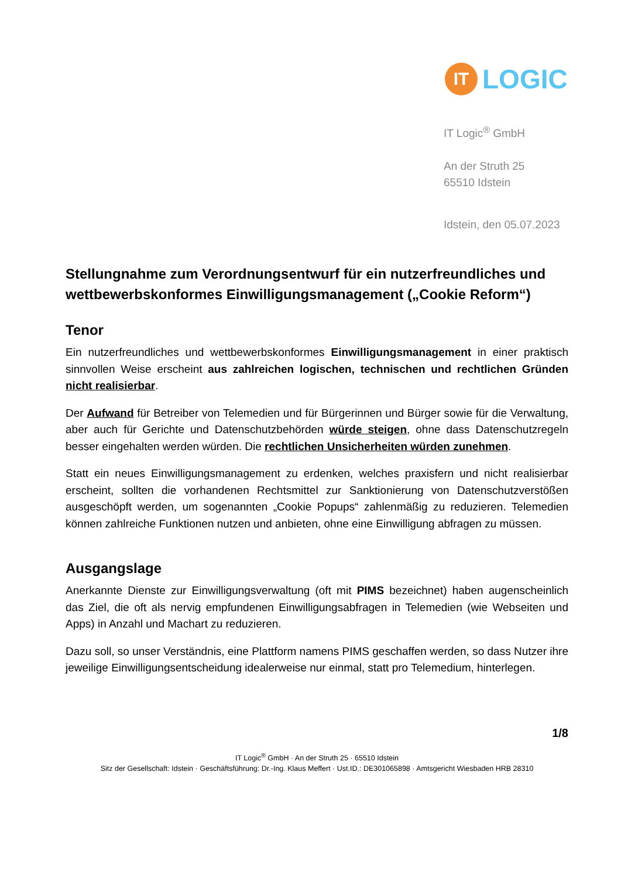IT LOGIC
IT Logic<sup>®</sup> GmbH
An der Struth 25
65510 Idstein
Idstein, den 05.07.2023
Stellungnahme zum Verordnungsentwurf für ein nutzerfreundliches und wettbewerbskonformes Einwilligungsmanagement („Cookie Reform“)
Tenor
Ein nutzerfreundliches und wettbewerbskonformes Einwilligungsmanagement in einer praktisch sinnvollen Weise erscheint aus zahlreichen logischen, technischen und rechtlichen Gründen nicht realisierbar.
Der Aufwand für Betreiber von Telemedien und für Bürgerinnen und Bürger sowie für die Verwaltung, aber auch für Gerichte und Datenschutzbehörden würde steigen, ohne dass Datenschutzregeln besser eingehalten werden würden. Die rechtlichen Unsicherheiten würden zunehmen.
Statt ein neues Einwilligungsmanagement zu erdenken, welches praxisfern und nicht realisierbar erscheint, sollten die vorhandenen Rechtsmittel zur Sanktionierung von Datenschutzverstößen ausgeschöpft werden, um sogenannten „Cookie Popups“ zahlenmäßig zu reduzieren. Telemedien können zahlreiche Funktionen nutzen und anbieten, ohne eine Einwilligung abfragen zu müssen.
Ausgangslage
Anerkannte Dienste zur Einwilligungsverwaltung (oft mit PIMS bezeichnet) haben augenscheinlich das Ziel, die oft als nervig empfundenen Einwilligungsabfragen in Telemedien (wie Webseiten und Apps) in Anzahl und Machart zu reduzieren.
Dazu soll, so unser Verständnis, eine Plattform namens PIMS geschaffen werden, so dass Nutzer ihre jeweilige Einwilligungsentscheidung idealerweise nur einmal, statt pro Telemedium, hinterlegen.
1/8
IT Logic<sup>®</sup> GmbH · An der Struth 25 · 65510 Idstein
Sitz der Gesellschaft: Idstein · Geschäftsführung: Dr.-Ing. Klaus Meffert · Ust.ID.: DE301065898 · Amtsgericht Wiesbaden HRB 28310